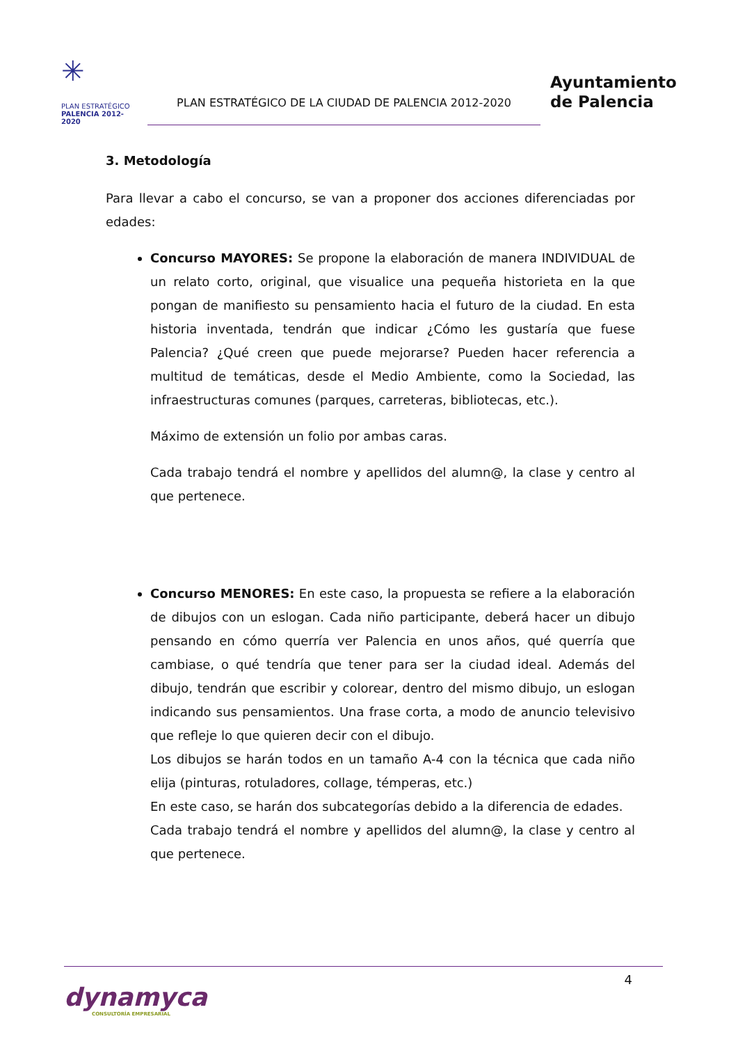✳
PLAN ESTRATÉGICO
PALENCIA 2012-2020
PLAN ESTRATÉGICO DE LA CIUDAD DE PALENCIA 2012-2020
Ayuntamiento
de Palencia
3. Metodología
Para llevar a cabo el concurso, se van a proponer dos acciones diferenciadas por edades:
Concurso MAYORES: Se propone la elaboración de manera INDIVIDUAL de un relato corto, original, que visualice una pequeña historieta en la que pongan de manifiesto su pensamiento hacia el futuro de la ciudad. En esta historia inventada, tendrán que indicar ¿Cómo les gustaría que fuese Palencia? ¿Qué creen que puede mejorarse? Pueden hacer referencia a multitud de temáticas, desde el Medio Ambiente, como la Sociedad, las infraestructuras comunes (parques, carreteras, bibliotecas, etc.).
Máximo de extensión un folio por ambas caras.
Cada trabajo tendrá el nombre y apellidos del alumn@, la clase y centro al que pertenece.
Concurso MENORES: En este caso, la propuesta se refiere a la elaboración de dibujos con un eslogan. Cada niño participante, deberá hacer un dibujo pensando en cómo querría ver Palencia en unos años, qué querría que cambiase, o qué tendría que tener para ser la ciudad ideal. Además del dibujo, tendrán que escribir y colorear, dentro del mismo dibujo, un eslogan indicando sus pensamientos. Una frase corta, a modo de anuncio televisivo que refleje lo que quieren decir con el dibujo.
Los dibujos se harán todos en un tamaño A-4 con la técnica que cada niño elija (pinturas, rotuladores, collage, témperas, etc.)
En este caso, se harán dos subcategorías debido a la diferencia de edades.
Cada trabajo tendrá el nombre y apellidos del alumn@, la clase y centro al que pertenece.
4
dynamyca
CONSULTORÍA EMPRESARIAL